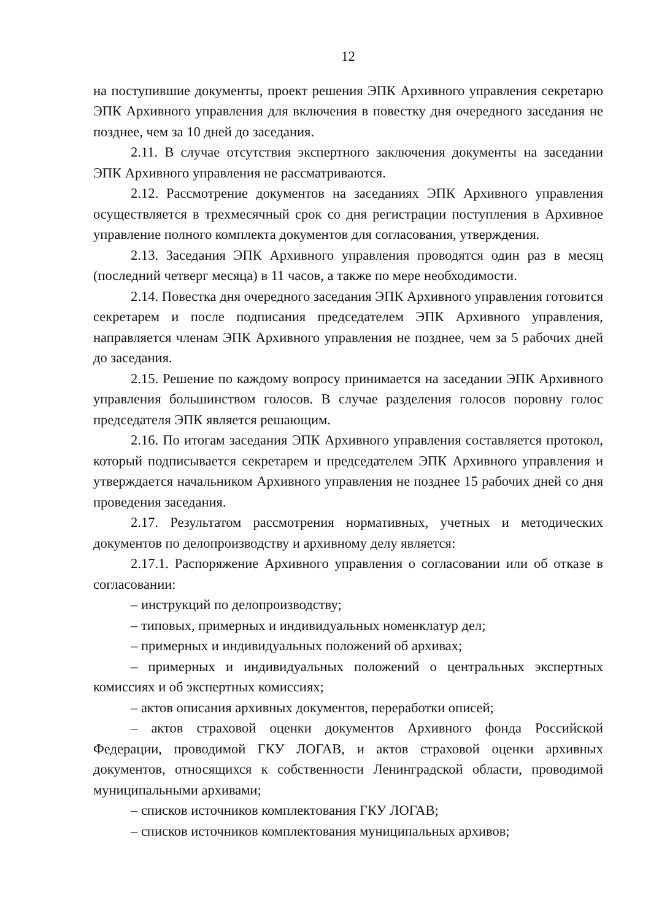12
на поступившие документы, проект решения ЭПК Архивного управления секретарю ЭПК Архивного управления для включения в повестку дня очередного заседания не позднее, чем за 10 дней до заседания.
2.11. В случае отсутствия экспертного заключения документы на заседании ЭПК Архивного управления не рассматриваются.
2.12. Рассмотрение документов на заседаниях ЭПК Архивного управления осуществляется в трехмесячный срок со дня регистрации поступления в Архивное управление полного комплекта документов для согласования, утверждения.
2.13. Заседания ЭПК Архивного управления проводятся один раз в месяц (последний четверг месяца) в 11 часов, а также по мере необходимости.
2.14. Повестка дня очередного заседания ЭПК Архивного управления готовится секретарем и после подписания председателем ЭПК Архивного управления, направляется членам ЭПК Архивного управления не позднее, чем за 5 рабочих дней до заседания.
2.15. Решение по каждому вопросу принимается на заседании ЭПК Архивного управления большинством голосов. В случае разделения голосов поровну голос председателя ЭПК является решающим.
2.16. По итогам заседания ЭПК Архивного управления составляется протокол, который подписывается секретарем и председателем ЭПК Архивного управления и утверждается начальником Архивного управления не позднее 15 рабочих дней со дня проведения заседания.
2.17. Результатом рассмотрения нормативных, учетных и методических документов по делопроизводству и архивному делу является:
2.17.1. Распоряжение Архивного управления о согласовании или об отказе в согласовании:
– инструкций по делопроизводству;
– типовых, примерных и индивидуальных номенклатур дел;
– примерных и индивидуальных положений об архивах;
– примерных и индивидуальных положений о центральных экспертных комиссиях и об экспертных комиссиях;
– актов описания архивных документов, переработки описей;
– актов страховой оценки документов Архивного фонда Российской Федерации, проводимой ГКУ ЛОГАВ, и актов страховой оценки архивных документов, относящихся к собственности Ленинградской области, проводимой муниципальными архивами;
– списков источников комплектования ГКУ ЛОГАВ;
– списков источников комплектования муниципальных архивов;